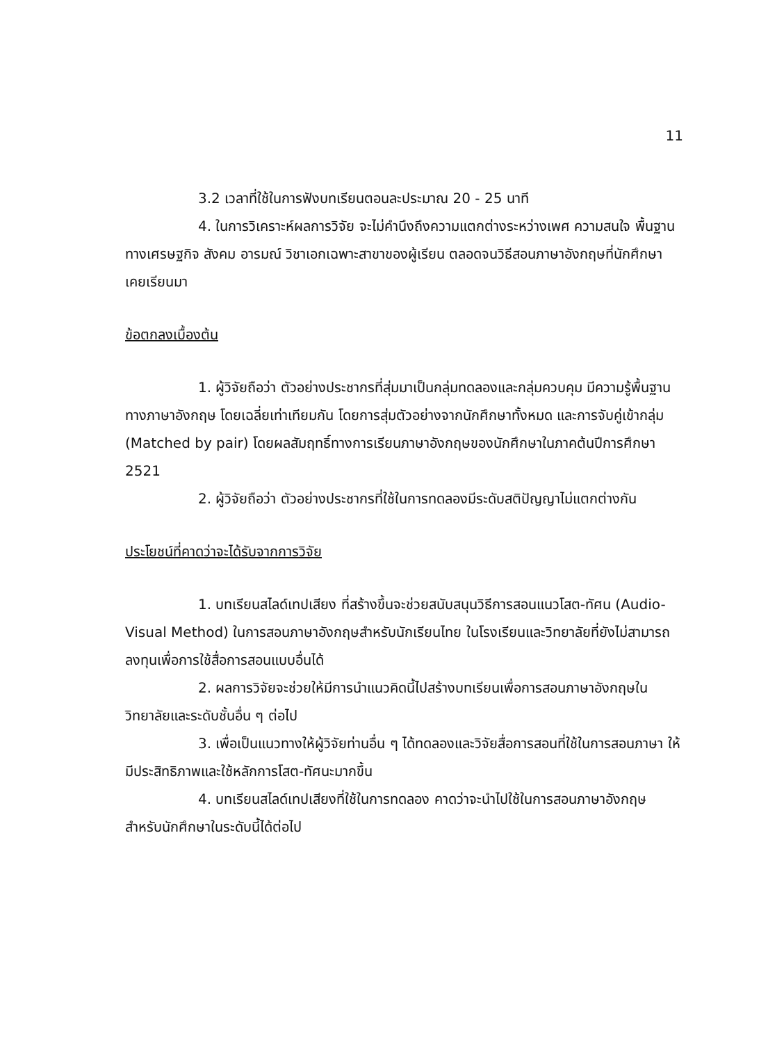11
3.2 เวลาที่ใช้ในการฟังบทเรียนตอนละประมาณ 20 - 25 นาที
4. ในการวิเคราะห์ผลการวิจัย จะไม่คำนึงถึงความแตกต่างระหว่างเพศ ความสนใจ พื้นฐานทางเศรษฐกิจ สังคม อารมณ์ วิชาเอกเฉพาะสาขาของผู้เรียน ตลอดจนวิธีสอนภาษาอังกฤษที่นักศึกษาเคยเรียนมา
ข้อตกลงเบื้องต้น
1. ผู้วิจัยถือว่า ตัวอย่างประชากรที่สุ่มมาเป็นกลุ่มทดลองและกลุ่มควบคุม มีความรู้พื้นฐานทางภาษาอังกฤษ โดยเฉลี่ยเท่าเทียมกัน โดยการสุ่มตัวอย่างจากนักศึกษาทั้งหมด และการจับคู่เข้ากลุ่ม (Matched by pair) โดยผลสัมฤทธิ์ทางการเรียนภาษาอังกฤษของนักศึกษาในภาคต้นปีการศึกษา 2521
2. ผู้วิจัยถือว่า ตัวอย่างประชากรที่ใช้ในการทดลองมีระดับสติปัญญาไม่แตกต่างกัน
ประโยชน์ที่คาดว่าจะได้รับจากการวิจัย
1. บทเรียนสไลด์เทปเสียง ที่สร้างขึ้นจะช่วยสนับสนุนวิธีการสอนแนวโสต-ทัศน (Audio-Visual Method) ในการสอนภาษาอังกฤษสำหรับนักเรียนไทย ในโรงเรียนและวิทยาลัยที่ยังไม่สามารถลงทุนเพื่อการใช้สื่อการสอนแบบอื่นได้
2. ผลการวิจัยจะช่วยให้มีการนำแนวคิดนี้ไปสร้างบทเรียนเพื่อการสอนภาษาอังกฤษในวิทยาลัยและระดับชั้นอื่น ๆ ต่อไป
3. เพื่อเป็นแนวทางให้ผู้วิจัยท่านอื่น ๆ ได้ทดลองและวิจัยสื่อการสอนที่ใช้ในการสอนภาษา ให้มีประสิทธิภาพและใช้หลักการโสต-ทัศนะมากขึ้น
4. บทเรียนสไลด์เทปเสียงที่ใช้ในการทดลอง คาดว่าจะนำไปใช้ในการสอนภาษาอังกฤษ สำหรับนักศึกษาในระดับนี้ได้ต่อไป